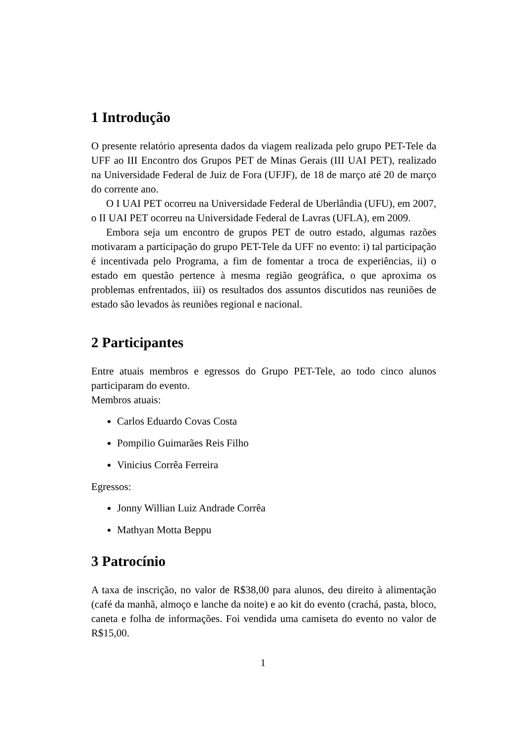1 Introdução
O presente relatório apresenta dados da viagem realizada pelo grupo PET-Tele da UFF ao III Encontro dos Grupos PET de Minas Gerais (III UAI PET), realizado na Universidade Federal de Juiz de Fora (UFJF), de 18 de março até 20 de março do corrente ano.
O I UAI PET ocorreu na Universidade Federal de Uberlândia (UFU), em 2007, o II UAI PET ocorreu na Universidade Federal de Lavras (UFLA), em 2009.
Embora seja um encontro de grupos PET de outro estado, algumas razões motivaram a participação do grupo PET-Tele da UFF no evento: i) tal participação é incentivada pelo Programa, a fim de fomentar a troca de experiências, ii) o estado em questão pertence à mesma região geográfica, o que aproxima os problemas enfrentados, iii) os resultados dos assuntos discutidos nas reuniões de estado são levados às reuniões regional e nacional.
2 Participantes
Entre atuais membros e egressos do Grupo PET-Tele, ao todo cinco alunos participaram do evento.
Membros atuais:
Carlos Eduardo Covas Costa
Pompilio Guimarães Reis Filho
Vinicius Corrêa Ferreira
Egressos:
Jonny Willian Luiz Andrade Corrêa
Mathyan Motta Beppu
3 Patrocínio
A taxa de inscrição, no valor de R$38,00 para alunos, deu direito à alimentação (café da manhã, almoço e lanche da noite) e ao kit do evento (crachá, pasta, bloco, caneta e folha de informações. Foi vendida uma camiseta do evento no valor de R$15,00.
1